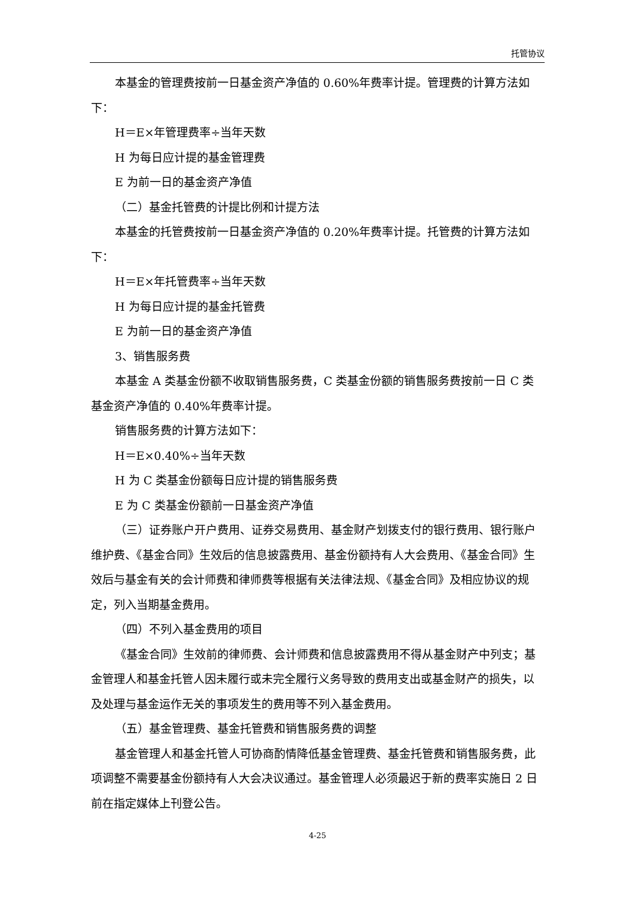托管协议
本基金的管理费按前一日基金资产净值的 0.60%年费率计提。管理费的计算方法如下：
H＝E×年管理费率÷当年天数
H 为每日应计提的基金管理费
E 为前一日的基金资产净值
（二）基金托管费的计提比例和计提方法
本基金的托管费按前一日基金资产净值的 0.20%年费率计提。托管费的计算方法如下：
H＝E×年托管费率÷当年天数
H 为每日应计提的基金托管费
E 为前一日的基金资产净值
3、销售服务费
本基金 A 类基金份额不收取销售服务费，C 类基金份额的销售服务费按前一日 C 类基金资产净值的 0.40%年费率计提。
销售服务费的计算方法如下：
H＝E×0.40%÷当年天数
H 为 C 类基金份额每日应计提的销售服务费
E 为 C 类基金份额前一日基金资产净值
（三）证券账户开户费用、证券交易费用、基金财产划拨支付的银行费用、银行账户维护费、《基金合同》生效后的信息披露费用、基金份额持有人大会费用、《基金合同》生效后与基金有关的会计师费和律师费等根据有关法律法规、《基金合同》及相应协议的规定，列入当期基金费用。
（四）不列入基金费用的项目
《基金合同》生效前的律师费、会计师费和信息披露费用不得从基金财产中列支；基金管理人和基金托管人因未履行或未完全履行义务导致的费用支出或基金财产的损失，以及处理与基金运作无关的事项发生的费用等不列入基金费用。
（五）基金管理费、基金托管费和销售服务费的调整
基金管理人和基金托管人可协商酌情降低基金管理费、基金托管费和销售服务费，此项调整不需要基金份额持有人大会决议通过。基金管理人必须最迟于新的费率实施日 2 日前在指定媒体上刊登公告。
4-25